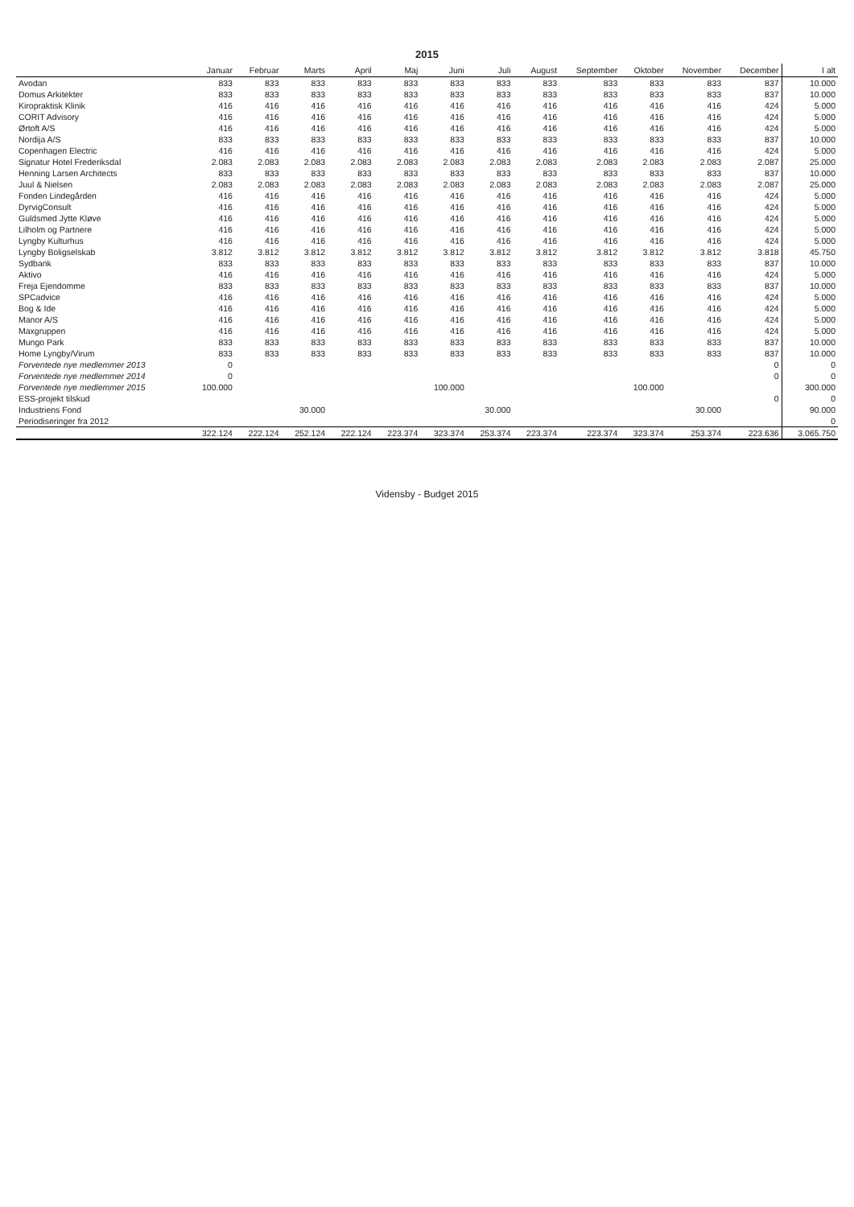2015
| | Januar | Februar | Marts | April | Maj | Juni | Juli | August | September | Oktober | November | December | I alt |
| --- | --- | --- | --- | --- | --- | --- | --- | --- | --- | --- | --- | --- | --- |
| Avodan | 833 | 833 | 833 | 833 | 833 | 833 | 833 | 833 | 833 | 833 | 833 | 837 | 10.000 |
| Domus Arkitekter | 833 | 833 | 833 | 833 | 833 | 833 | 833 | 833 | 833 | 833 | 833 | 837 | 10.000 |
| Kiropraktisk Klinik | 416 | 416 | 416 | 416 | 416 | 416 | 416 | 416 | 416 | 416 | 416 | 424 | 5.000 |
| CORIT Advisory | 416 | 416 | 416 | 416 | 416 | 416 | 416 | 416 | 416 | 416 | 416 | 424 | 5.000 |
| Ørtoft A/S | 416 | 416 | 416 | 416 | 416 | 416 | 416 | 416 | 416 | 416 | 416 | 424 | 5.000 |
| Nordija A/S | 833 | 833 | 833 | 833 | 833 | 833 | 833 | 833 | 833 | 833 | 833 | 837 | 10.000 |
| Copenhagen Electric | 416 | 416 | 416 | 416 | 416 | 416 | 416 | 416 | 416 | 416 | 416 | 424 | 5.000 |
| Signatur Hotel Frederiksdal | 2.083 | 2.083 | 2.083 | 2.083 | 2.083 | 2.083 | 2.083 | 2.083 | 2.083 | 2.083 | 2.083 | 2.087 | 25.000 |
| Henning Larsen Architects | 833 | 833 | 833 | 833 | 833 | 833 | 833 | 833 | 833 | 833 | 833 | 837 | 10.000 |
| Juul & Nielsen | 2.083 | 2.083 | 2.083 | 2.083 | 2.083 | 2.083 | 2.083 | 2.083 | 2.083 | 2.083 | 2.083 | 2.087 | 25.000 |
| Fonden Lindegården | 416 | 416 | 416 | 416 | 416 | 416 | 416 | 416 | 416 | 416 | 416 | 424 | 5.000 |
| DyrvigConsult | 416 | 416 | 416 | 416 | 416 | 416 | 416 | 416 | 416 | 416 | 416 | 424 | 5.000 |
| Guldsmed Jytte Kløve | 416 | 416 | 416 | 416 | 416 | 416 | 416 | 416 | 416 | 416 | 416 | 424 | 5.000 |
| Lilholm og Partnere | 416 | 416 | 416 | 416 | 416 | 416 | 416 | 416 | 416 | 416 | 416 | 424 | 5.000 |
| Lyngby Kulturhus | 416 | 416 | 416 | 416 | 416 | 416 | 416 | 416 | 416 | 416 | 416 | 424 | 5.000 |
| Lyngby Boligselskab | 3.812 | 3.812 | 3.812 | 3.812 | 3.812 | 3.812 | 3.812 | 3.812 | 3.812 | 3.812 | 3.812 | 3.818 | 45.750 |
| Sydbank | 833 | 833 | 833 | 833 | 833 | 833 | 833 | 833 | 833 | 833 | 833 | 837 | 10.000 |
| Aktivo | 416 | 416 | 416 | 416 | 416 | 416 | 416 | 416 | 416 | 416 | 416 | 424 | 5.000 |
| Freja Ejendomme | 833 | 833 | 833 | 833 | 833 | 833 | 833 | 833 | 833 | 833 | 833 | 837 | 10.000 |
| SPCadvice | 416 | 416 | 416 | 416 | 416 | 416 | 416 | 416 | 416 | 416 | 416 | 424 | 5.000 |
| Bog & Ide | 416 | 416 | 416 | 416 | 416 | 416 | 416 | 416 | 416 | 416 | 416 | 424 | 5.000 |
| Manor A/S | 416 | 416 | 416 | 416 | 416 | 416 | 416 | 416 | 416 | 416 | 416 | 424 | 5.000 |
| Maxgruppen | 416 | 416 | 416 | 416 | 416 | 416 | 416 | 416 | 416 | 416 | 416 | 424 | 5.000 |
| Mungo Park | 833 | 833 | 833 | 833 | 833 | 833 | 833 | 833 | 833 | 833 | 833 | 837 | 10.000 |
| Home Lyngby/Virum | 833 | 833 | 833 | 833 | 833 | 833 | 833 | 833 | 833 | 833 | 833 | 837 | 10.000 |
| Forventede nye medlemmer 2013 | 0 | | | | | | | | | | | 0 | 0 |
| Forventede nye medlemmer 2014 | 0 | | | | | | | | | | | 0 | 0 |
| Forventede nye medlemmer 2015 | 100.000 | | | | | 100.000 | | | | 100.000 | | | 300.000 |
| ESS-projekt tilskud | | | | | | | | | | | | 0 | 0 |
| Industriens Fond | | | 30.000 | | | | 30.000 | | | | 30.000 | | 90.000 |
| Periodiseringer fra 2012 | | | | | | | | | | | | | 0 |
| | 322.124 | 222.124 | 252.124 | 222.124 | 223.374 | 323.374 | 253.374 | 223.374 | 223.374 | 323.374 | 253.374 | 223.636 | 3.065.750 |
Vidensby - Budget 2015